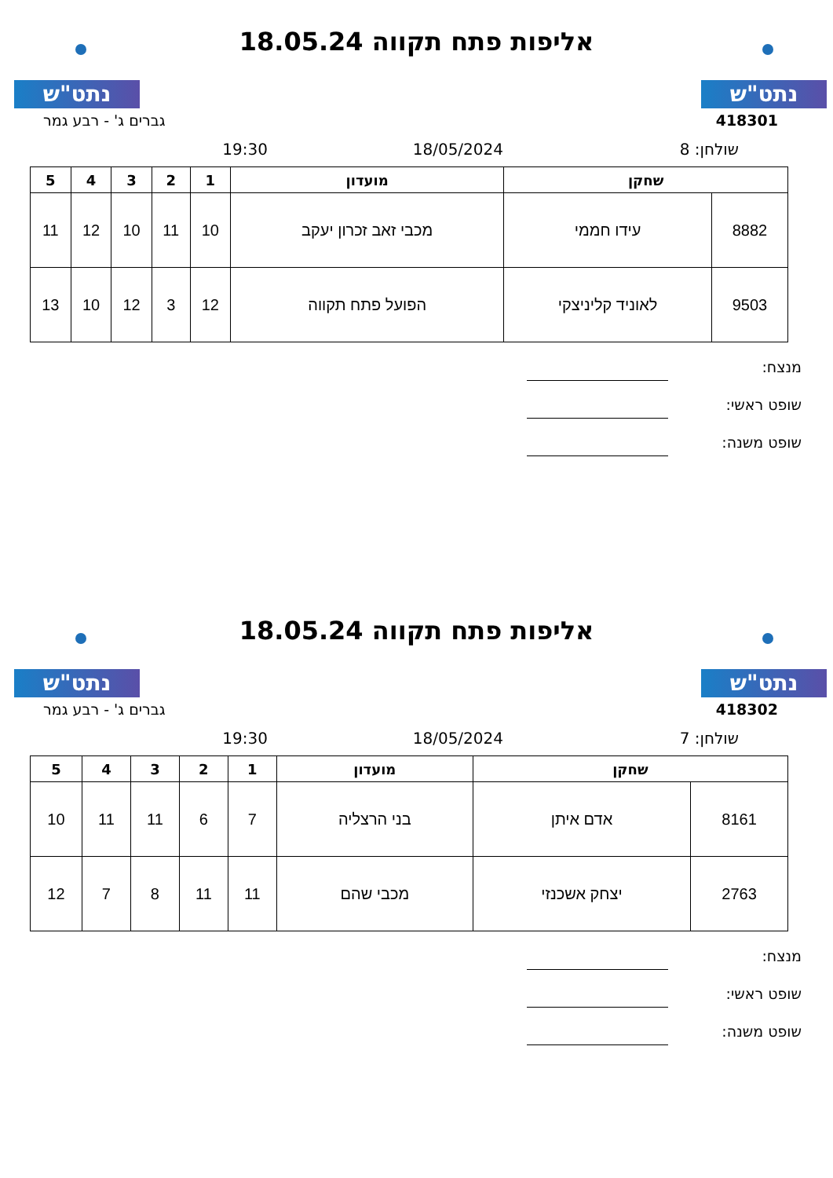נתט"ש נתט"ש
אליפות פתח תקווה 18.05.24
418301 גברים ג' - רבע גמר
שולחן: 8 18/05/2024 19:30
| שחקן | | מועדון | 1 | 2 | 3 | 4 | 5 |
| --- | --- | --- | --- | --- | --- | --- | --- |
| 8882 | עידו חממי | מכבי זאב זכרון יעקב | 10 | 11 | 10 | 12 | 11 |
| 9503 | לאוניד קליניצקי | הפועל פתח תקווה | 12 | 3 | 12 | 10 | 13 |
מנצח:
שופט ראשי:
שופט משנה:
נתט"ש נתט"ש
אליפות פתח תקווה 18.05.24
418302 גברים ג' - רבע גמר
שולחן: 7 18/05/2024 19:30
| שחקן | | מועדון | 1 | 2 | 3 | 4 | 5 |
| --- | --- | --- | --- | --- | --- | --- | --- |
| 8161 | אדם איתן | בני הרצליה | 7 | 6 | 11 | 11 | 10 |
| 2763 | יצחק אשכנזי | מכבי שהם | 11 | 11 | 8 | 7 | 12 |
מנצח:
שופט ראשי:
שופט משנה: